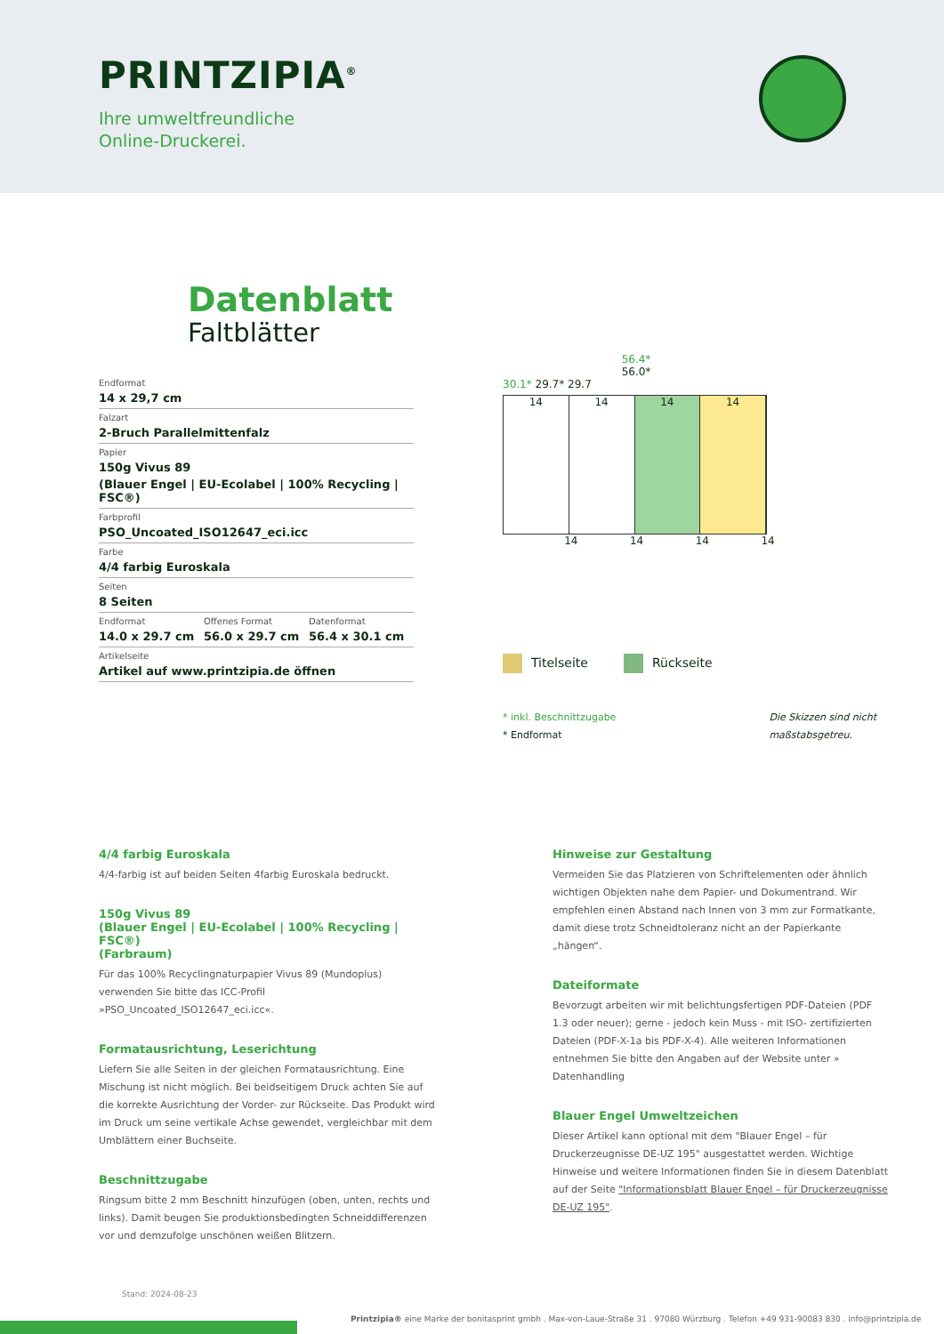PRINTZIPIA<sup>®</sup>
Ihre umweltfreundliche
Online-Druckerei.
Datenblatt
Faltblätter
Endformat
14 x 29,7 cm
Falzart
2-Bruch Parallelmittenfalz
Papier
150g Vivus 89
(Blauer Engel | EU-Ecolabel | 100% Recycling | FSC®)
Farbprofil
PSO_Uncoated_ISO12647_eci.icc
Farbe
4/4 farbig Euroskala
Seiten
8 Seiten
Endformat
14.0 x 29.7 cm
Offenes Format
56.0 x 29.7 cm
Datenformat
56.4 x 30.1 cm
Artikelseite
Artikel auf www.printzipia.de öffnen
56.4*
56.0*
30.1* 29.7* 29.7
14 14 14 14
14 14 14 14
Titelseite Rückseite
* inkl. Beschnittzugabe
* Endformat
Die Skizzen sind nicht
maßstabsgetreu.
4/4 farbig Euroskala
4/4-farbig ist auf beiden Seiten 4farbig Euroskala bedruckt.
150g Vivus 89
(Blauer Engel | EU-Ecolabel | 100% Recycling | FSC®)
(Farbraum)
Für das 100% Recyclingnaturpapier Vivus 89 (Mundoplus) verwenden Sie bitte das ICC-Profil »PSO_Uncoated_ISO12647_eci.icc«.
Formatausrichtung, Leserichtung
Liefern Sie alle Seiten in der gleichen Formatausrichtung. Eine Mischung ist nicht möglich. Bei beidseitigem Druck achten Sie auf die korrekte Ausrichtung der Vorder- zur Rückseite. Das Produkt wird im Druck um seine vertikale Achse gewendet, vergleichbar mit dem Umblättern einer Buchseite.
Beschnittzugabe
Ringsum bitte 2 mm Beschnitt hinzufügen (oben, unten, rechts und links). Damit beugen Sie produktionsbedingten Schneiddifferenzen vor und demzufolge unschönen weißen Blitzern.
Hinweise zur Gestaltung
Vermeiden Sie das Platzieren von Schriftelementen oder ähnlich wichtigen Objekten nahe dem Papier- und Dokumentrand. Wir empfehlen einen Abstand nach Innen von 3 mm zur Formatkante, damit diese trotz Schneidtoleranz nicht an der Papierkante „hängen“.
Dateiformate
Bevorzugt arbeiten wir mit belichtungsfertigen PDF-Dateien (PDF 1.3 oder neuer); gerne - jedoch kein Muss - mit ISO- zertifizierten Dateien (PDF-X-1a bis PDF-X-4). Alle weiteren Informationen entnehmen Sie bitte den Angaben auf der Website unter » Datenhandling
Blauer Engel Umweltzeichen
Dieser Artikel kann optional mit dem "Blauer Engel – für Druckerzeugnisse DE-UZ 195" ausgestattet werden. Wichtige Hinweise und weitere Informationen finden Sie in diesem Datenblatt auf der Seite "Informationsblatt Blauer Engel – für Druckerzeugnisse DE-UZ 195".
Stand: 2024-08-23
Printzipia® eine Marke der bonitasprint gmbh . Max-von-Laue-Straße 31 . 97080 Würzburg . Telefon +49 931-90083 830 . info@printzipia.de